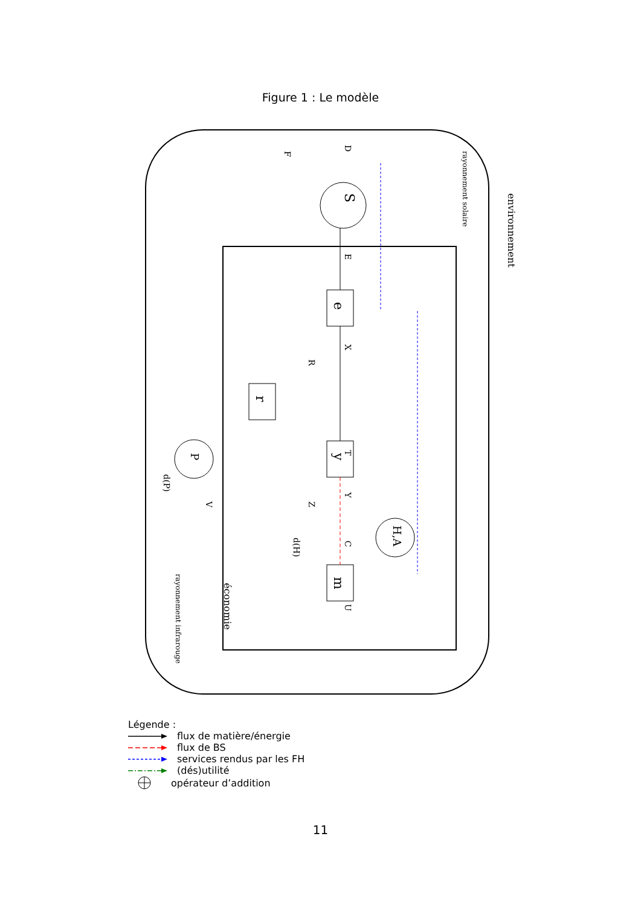Figure 1 : Le modèle
S
e
r
y
m
H,A
P
environnement
rayonnement solaire
économie
rayonnement infrarouge
E
X
T
Y
C
U
R
D
F
V
Z
d(P)
d(H)
Légende :
flux de matière/énergie
flux de BS
services rendus par les FH
(dés)utilité
opérateur d’addition
11